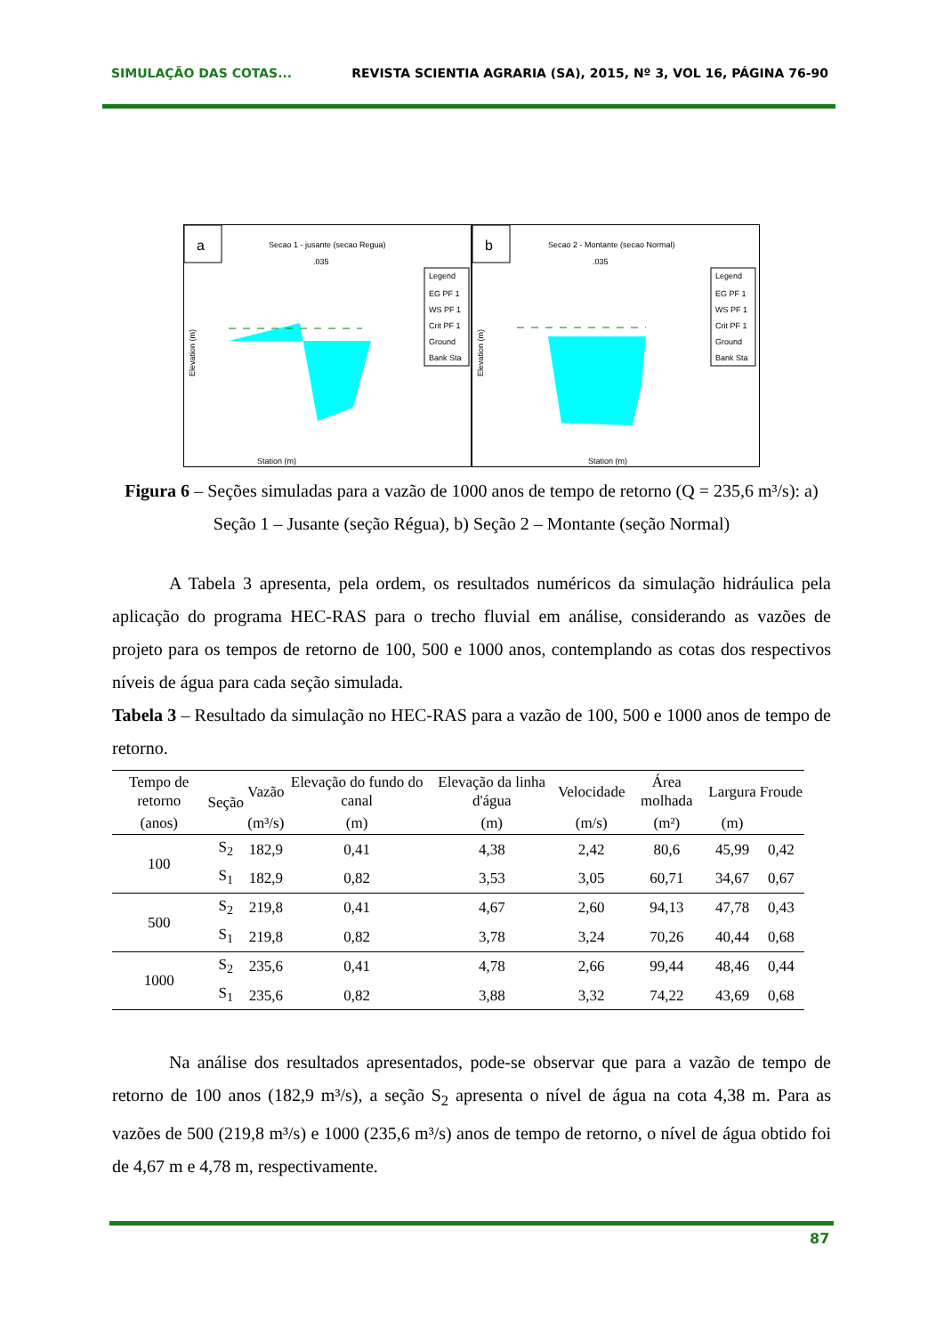SIMULAÇÃO DAS COTAS... REVISTA SCIENTIA AGRARIA (SA), 2015, Nº 3, VOL 16, PÁGINA 76-90
a
Secao 1 - jusante (secao Regua)
.035
Station (m)
Legend
EG PF 1
WS PF 1
Crit PF 1
Ground
Bank Sta
Elevation (m)
b
Secao 2 - Montante (secao Normal)
.035
Station (m)
Legend
EG PF 1
WS PF 1
Crit PF 1
Ground
Bank Sta
Elevation (m)
Figura 6 – Seções simuladas para a vazão de 1000 anos de tempo de retorno (Q = 235,6 m³/s): a) Seção 1 – Jusante (seção Régua), b) Seção 2 – Montante (seção Normal)
A Tabela 3 apresenta, pela ordem, os resultados numéricos da simulação hidráulica pela aplicação do programa HEC-RAS para o trecho fluvial em análise, considerando as vazões de projeto para os tempos de retorno de 100, 500 e 1000 anos, contemplando as cotas dos respectivos níveis de água para cada seção simulada.
Tabela 3 – Resultado da simulação no HEC-RAS para a vazão de 100, 500 e 1000 anos de tempo de retorno.
| Tempo de retorno | Seção | Vazão | Elevação do fundo do canal | Elevação da linha d'água | Velocidade | Área molhada | Largura | Froude |
| --- | --- | --- | --- | --- | --- | --- | --- | --- |
| (anos) | | (m³/s) | (m) | (m) | (m/s) | (m²) | (m) | |
| 100 | S<sub>2</sub> | 182,9 | 0,41 | 4,38 | 2,42 | 80,6 | 45,99 | 0,42 |
| | S<sub>1</sub> | 182,9 | 0,82 | 3,53 | 3,05 | 60,71 | 34,67 | 0,67 |
| 500 | S<sub>2</sub> | 219,8 | 0,41 | 4,67 | 2,60 | 94,13 | 47,78 | 0,43 |
| | S<sub>1</sub> | 219,8 | 0,82 | 3,78 | 3,24 | 70,26 | 40,44 | 0,68 |
| 1000 | S<sub>2</sub> | 235,6 | 0,41 | 4,78 | 2,66 | 99,44 | 48,46 | 0,44 |
| | S<sub>1</sub> | 235,6 | 0,82 | 3,88 | 3,32 | 74,22 | 43,69 | 0,68 |
Na análise dos resultados apresentados, pode-se observar que para a vazão de tempo de retorno de 100 anos (182,9 m³/s), a seção S<sub>2</sub> apresenta o nível de água na cota 4,38 m. Para as vazões de 500 (219,8 m³/s) e 1000 (235,6 m³/s) anos de tempo de retorno, o nível de água obtido foi de 4,67 m e 4,78 m, respectivamente.
87